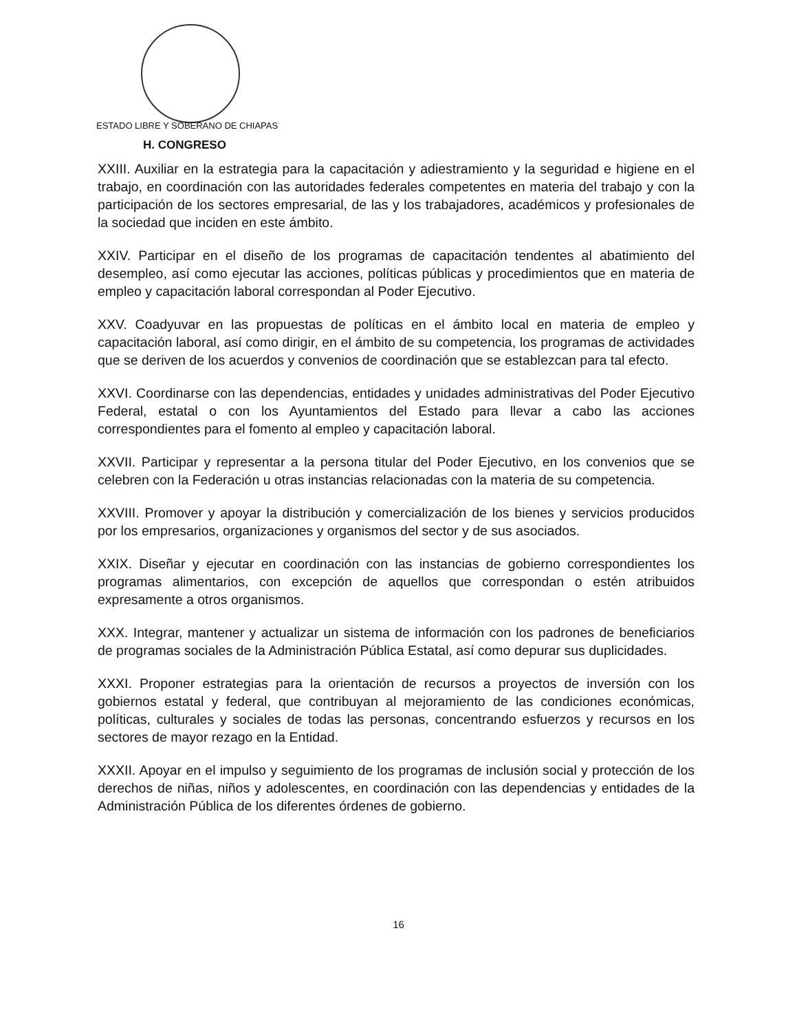ESTADO LIBRE Y SOBERANO DE CHIAPAS
H. CONGRESO
XXIII. Auxiliar en la estrategia para la capacitación y adiestramiento y la seguridad e higiene en el trabajo, en coordinación con las autoridades federales competentes en materia del trabajo y con la participación de los sectores empresarial, de las y los trabajadores, académicos y profesionales de la sociedad que inciden en este ámbito.
XXIV. Participar en el diseño de los programas de capacitación tendentes al abatimiento del desempleo, así como ejecutar las acciones, políticas públicas y procedimientos que en materia de empleo y capacitación laboral correspondan al Poder Ejecutivo.
XXV. Coadyuvar en las propuestas de políticas en el ámbito local en materia de empleo y capacitación laboral, así como dirigir, en el ámbito de su competencia, los programas de actividades que se deriven de los acuerdos y convenios de coordinación que se establezcan para tal efecto.
XXVI. Coordinarse con las dependencias, entidades y unidades administrativas del Poder Ejecutivo Federal, estatal o con los Ayuntamientos del Estado para llevar a cabo las acciones correspondientes para el fomento al empleo y capacitación laboral.
XXVII. Participar y representar a la persona titular del Poder Ejecutivo, en los convenios que se celebren con la Federación u otras instancias relacionadas con la materia de su competencia.
XXVIII. Promover y apoyar la distribución y comercialización de los bienes y servicios producidos por los empresarios, organizaciones y organismos del sector y de sus asociados.
XXIX. Diseñar y ejecutar en coordinación con las instancias de gobierno correspondientes los programas alimentarios, con excepción de aquellos que correspondan o estén atribuidos expresamente a otros organismos.
XXX. Integrar, mantener y actualizar un sistema de información con los padrones de beneficiarios de programas sociales de la Administración Pública Estatal, así como depurar sus duplicidades.
XXXI. Proponer estrategias para la orientación de recursos a proyectos de inversión con los gobiernos estatal y federal, que contribuyan al mejoramiento de las condiciones económicas, políticas, culturales y sociales de todas las personas, concentrando esfuerzos y recursos en los sectores de mayor rezago en la Entidad.
XXXII. Apoyar en el impulso y seguimiento de los programas de inclusión social y protección de los derechos de niñas, niños y adolescentes, en coordinación con las dependencias y entidades de la Administración Pública de los diferentes órdenes de gobierno.
16